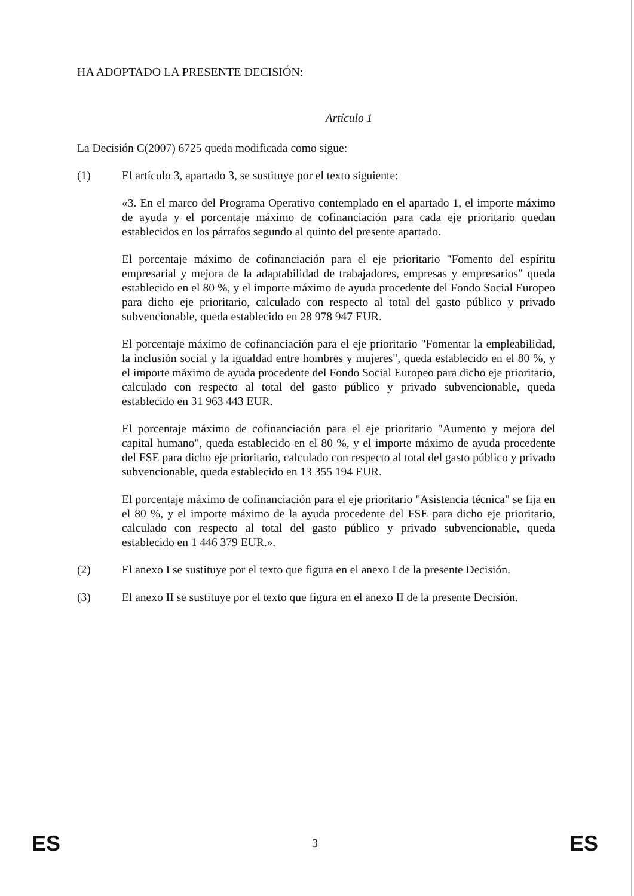HA ADOPTADO LA PRESENTE DECISIÓN:
Artículo 1
La Decisión C(2007) 6725 queda modificada como sigue:
(1) El artículo 3, apartado 3, se sustituye por el texto siguiente:
«3. En el marco del Programa Operativo contemplado en el apartado 1, el importe máximo de ayuda y el porcentaje máximo de cofinanciación para cada eje prioritario quedan establecidos en los párrafos segundo al quinto del presente apartado.
El porcentaje máximo de cofinanciación para el eje prioritario "Fomento del espíritu empresarial y mejora de la adaptabilidad de trabajadores, empresas y empresarios" queda establecido en el 80 %, y el importe máximo de ayuda procedente del Fondo Social Europeo para dicho eje prioritario, calculado con respecto al total del gasto público y privado subvencionable, queda establecido en 28 978 947 EUR.
El porcentaje máximo de cofinanciación para el eje prioritario "Fomentar la empleabilidad, la inclusión social y la igualdad entre hombres y mujeres", queda establecido en el 80 %, y el importe máximo de ayuda procedente del Fondo Social Europeo para dicho eje prioritario, calculado con respecto al total del gasto público y privado subvencionable, queda establecido en 31 963 443 EUR.
El porcentaje máximo de cofinanciación para el eje prioritario "Aumento y mejora del capital humano", queda establecido en el 80 %, y el importe máximo de ayuda procedente del FSE para dicho eje prioritario, calculado con respecto al total del gasto público y privado subvencionable, queda establecido en 13 355 194 EUR.
El porcentaje máximo de cofinanciación para el eje prioritario "Asistencia técnica" se fija en el 80 %, y el importe máximo de la ayuda procedente del FSE para dicho eje prioritario, calculado con respecto al total del gasto público y privado subvencionable, queda establecido en 1 446 379 EUR.».
(2) El anexo I se sustituye por el texto que figura en el anexo I de la presente Decisión.
(3) El anexo II se sustituye por el texto que figura en el anexo II de la presente Decisión.
ES 3 ES